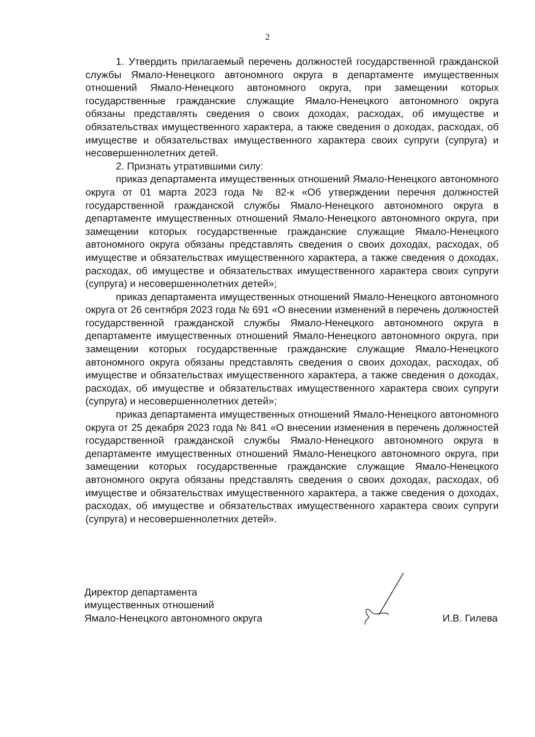2
1. Утвердить прилагаемый перечень должностей государственной гражданской службы Ямало-Ненецкого автономного округа в департаменте имущественных отношений Ямало-Ненецкого автономного округа, при замещении которых государственные гражданские служащие Ямало-Ненецкого автономного округа обязаны представлять сведения о своих доходах, расходах, об имуществе и обязательствах имущественного характера, а также сведения о доходах, расходах, об имуществе и обязательствах имущественного характера своих супруги (супруга) и несовершеннолетних детей.
2. Признать утратившими силу:
приказ департамента имущественных отношений Ямало-Ненецкого автономного округа от 01 марта 2023 года № 82-к «Об утверждении перечня должностей государственной гражданской службы Ямало-Ненецкого автономного округа в департаменте имущественных отношений Ямало-Ненецкого автономного округа, при замещении которых государственные гражданские служащие Ямало-Ненецкого автономного округа обязаны представлять сведения о своих доходах, расходах, об имуществе и обязательствах имущественного характера, а также сведения о доходах, расходах, об имуществе и обязательствах имущественного характера своих супруги (супруга) и несовершеннолетних детей»;
приказ департамента имущественных отношений Ямало-Ненецкого автономного округа от 26 сентября 2023 года № 691 «О внесении изменений в перечень должностей государственной гражданской службы Ямало-Ненецкого автономного округа в департаменте имущественных отношений Ямало-Ненецкого автономного округа, при замещении которых государственные гражданские служащие Ямало-Ненецкого автономного округа обязаны представлять сведения о своих доходах, расходах, об имуществе и обязательствах имущественного характера, а также сведения о доходах, расходах, об имуществе и обязательствах имущественного характера своих супруги (супруга) и несовершеннолетних детей»;
приказ департамента имущественных отношений Ямало-Ненецкого автономного округа от 25 декабря 2023 года № 841 «О внесении изменения в перечень должностей государственной гражданской службы Ямало-Ненецкого автономного округа в департаменте имущественных отношений Ямало-Ненецкого автономного округа, при замещении которых государственные гражданские служащие Ямало-Ненецкого автономного округа обязаны представлять сведения о своих доходах, расходах, об имуществе и обязательствах имущественного характера, а также сведения о доходах, расходах, об имуществе и обязательствах имущественного характера своих супруги (супруга) и несовершеннолетних детей».
Директор департамента
имущественных отношений
Ямало-Ненецкого автономного округа
И.В. Гилева